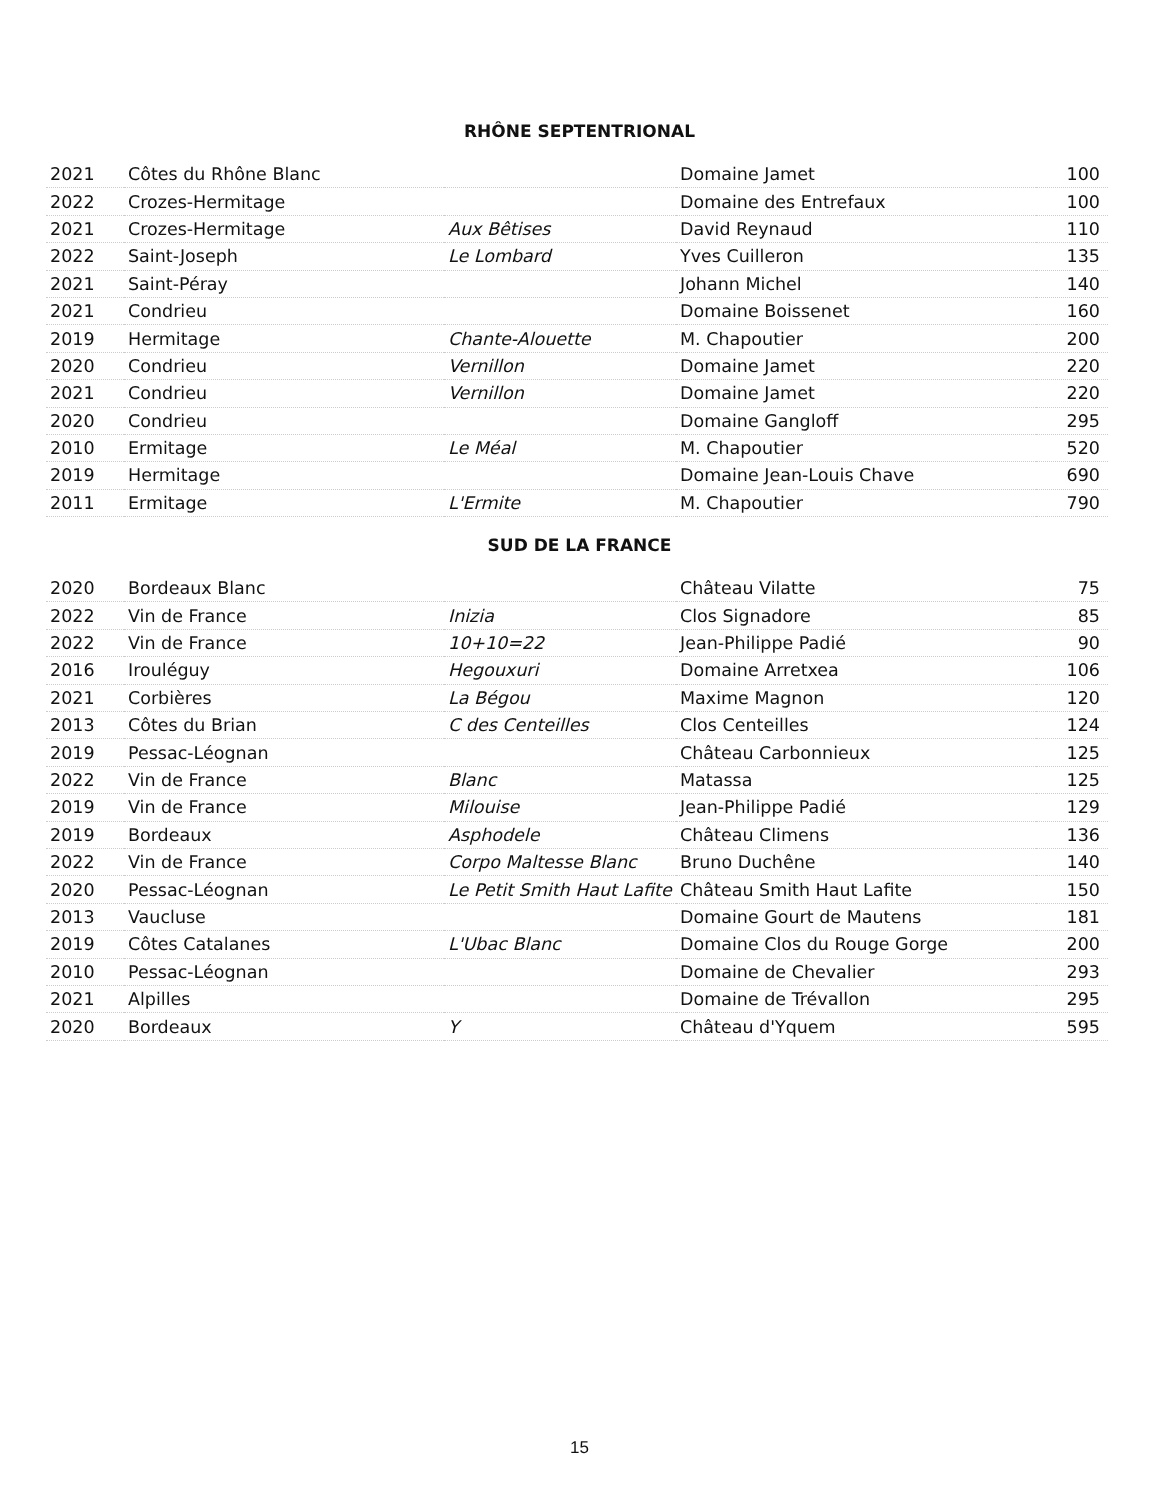RHÔNE SEPTENTRIONAL
| 2021 | Côtes du Rhône Blanc | | Domaine Jamet | 100 |
| 2022 | Crozes-Hermitage | | Domaine des Entrefaux | 100 |
| 2021 | Crozes-Hermitage | Aux Bêtises | David Reynaud | 110 |
| 2022 | Saint-Joseph | Le Lombard | Yves Cuilleron | 135 |
| 2021 | Saint-Péray | | Johann Michel | 140 |
| 2021 | Condrieu | | Domaine Boissenet | 160 |
| 2019 | Hermitage | Chante-Alouette | M. Chapoutier | 200 |
| 2020 | Condrieu | Vernillon | Domaine Jamet | 220 |
| 2021 | Condrieu | Vernillon | Domaine Jamet | 220 |
| 2020 | Condrieu | | Domaine Gangloff | 295 |
| 2010 | Ermitage | Le Méal | M. Chapoutier | 520 |
| 2019 | Hermitage | | Domaine Jean-Louis Chave | 690 |
| 2011 | Ermitage | L'Ermite | M. Chapoutier | 790 |
SUD DE LA FRANCE
| 2020 | Bordeaux Blanc | | Château Vilatte | 75 |
| 2022 | Vin de France | Inizia | Clos Signadore | 85 |
| 2022 | Vin de France | 10+10=22 | Jean-Philippe Padié | 90 |
| 2016 | Irouléguy | Hegouxuri | Domaine Arretxea | 106 |
| 2021 | Corbières | La Bégou | Maxime Magnon | 120 |
| 2013 | Côtes du Brian | C des Centeilles | Clos Centeilles | 124 |
| 2019 | Pessac-Léognan | | Château Carbonnieux | 125 |
| 2022 | Vin de France | Blanc | Matassa | 125 |
| 2019 | Vin de France | Milouise | Jean-Philippe Padié | 129 |
| 2019 | Bordeaux | Asphodele | Château Climens | 136 |
| 2022 | Vin de France | Corpo Maltesse Blanc | Bruno Duchêne | 140 |
| 2020 | Pessac-Léognan | Le Petit Smith Haut Lafite | Château Smith Haut Lafite | 150 |
| 2013 | Vaucluse | | Domaine Gourt de Mautens | 181 |
| 2019 | Côtes Catalanes | L'Ubac Blanc | Domaine Clos du Rouge Gorge | 200 |
| 2010 | Pessac-Léognan | | Domaine de Chevalier | 293 |
| 2021 | Alpilles | | Domaine de Trévallon | 295 |
| 2020 | Bordeaux | Y | Château d'Yquem | 595 |
15